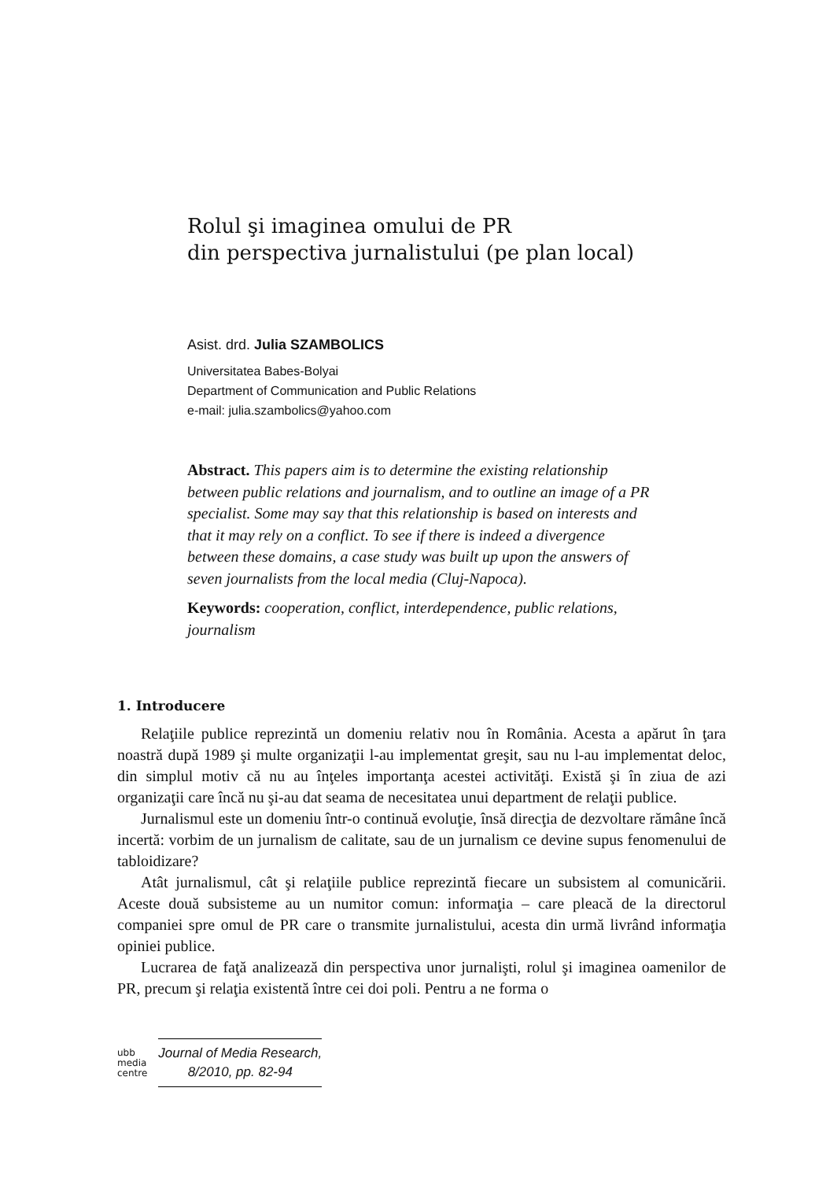Rolul şi imaginea omului de PR
din perspectiva jurnalistului (pe plan local)
Asist. drd. Julia SZAMBOLICS
Universitatea Babes-Bolyai
Department of Communication and Public Relations
e-mail: julia.szambolics@yahoo.com
Abstract. This papers aim is to determine the existing relationship between public relations and journalism, and to outline an image of a PR specialist. Some may say that this relationship is based on interests and that it may rely on a conflict. To see if there is indeed a divergence between these domains, a case study was built up upon the answers of seven journalists from the local media (Cluj-Napoca).
Keywords: cooperation, conflict, interdependence, public relations, journalism
1. Introducere
Relaţiile publice reprezintă un domeniu relativ nou în România. Acesta a apărut în ţara noastră după 1989 şi multe organizaţii l-au implementat greşit, sau nu l-au implementat deloc, din simplul motiv că nu au înţeles importanţa acestei activităţi. Există şi în ziua de azi organizaţii care încă nu şi-au dat seama de necesitatea unui department de relaţii publice.
Jurnalismul este un domeniu într-o continuă evoluţie, însă direcţia de dezvoltare rămâne încă incertă: vorbim de un jurnalism de calitate, sau de un jurnalism ce devine supus fenomenului de tabloidizare?
Atât jurnalismul, cât şi relaţiile publice reprezintă fiecare un subsistem al comunicării. Aceste două subsisteme au un numitor comun: informaţia – care pleacă de la directorul companiei spre omul de PR care o transmite jurnalistului, acesta din urmă livrând informaţia opiniei publice.
Lucrarea de faţă analizează din perspectiva unor jurnalişti, rolul şi imaginea oamenilor de PR, precum şi relaţia existentă între cei doi poli. Pentru a ne forma o
ubb
media
centre
Journal of Media Research,
8/2010, pp. 82-94